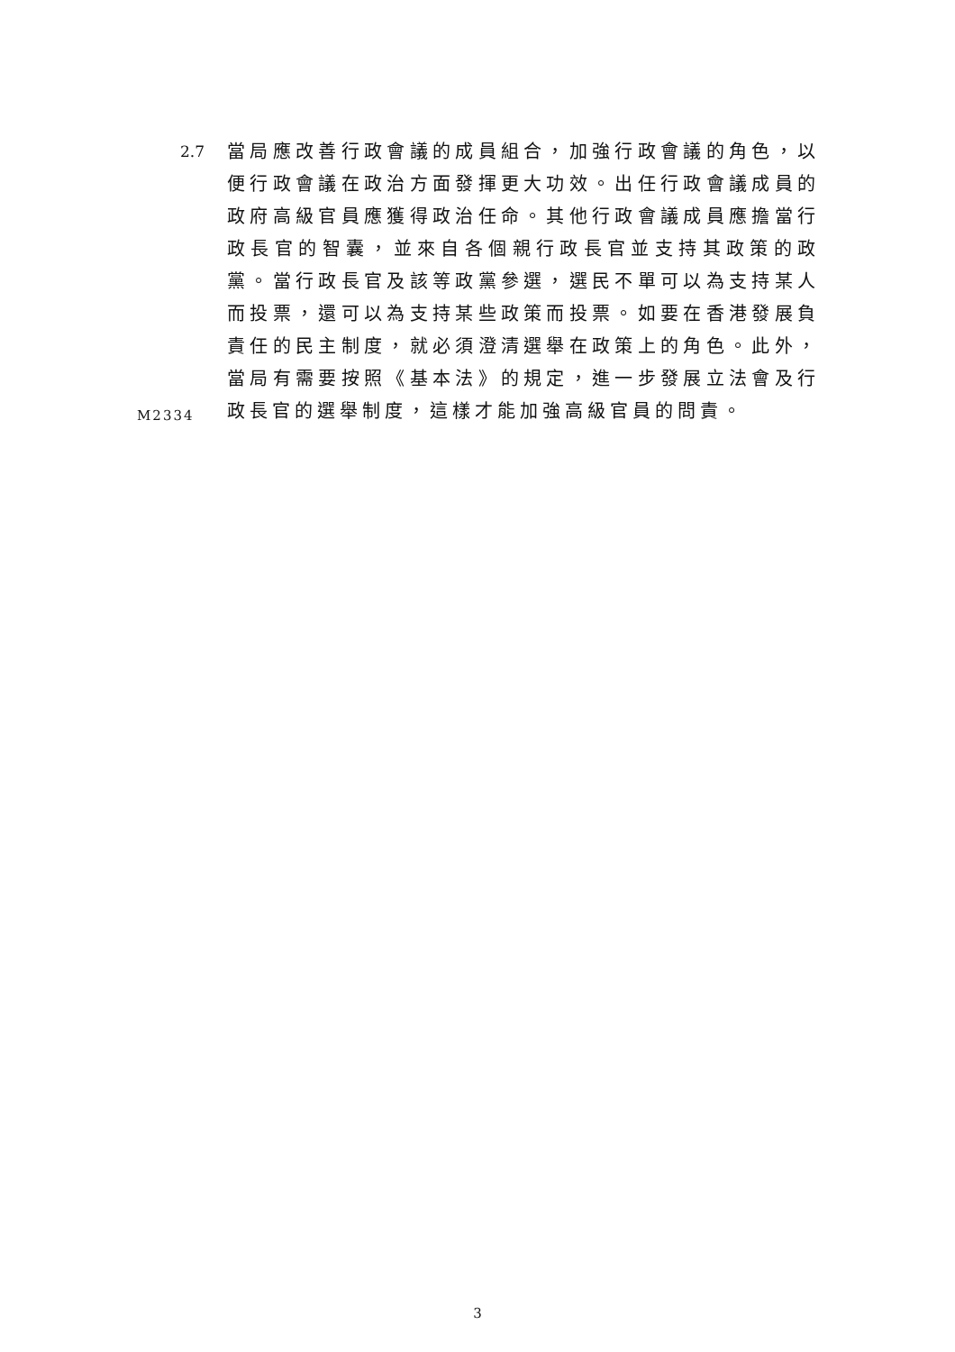2.7
當局應改善行政會議的成員組合，加強行政會議的角色，以便行政會議在政治方面發揮更大功效。出任行政會議成員的政府高級官員應獲得政治任命。其他行政會議成員應擔當行政長官的智囊，並來自各個親行政長官並支持其政策的政黨。當行政長官及該等政黨參選，選民不單可以為支持某人而投票，還可以為支持某些政策而投票。如要在香港發展負責任的民主制度，就必須澄清選舉在政策上的角色。此外，當局有需要按照《基本法》的規定，進一步發展立法會及行政長官的選舉制度，這樣才能加強高級官員的問責。
M2334
3